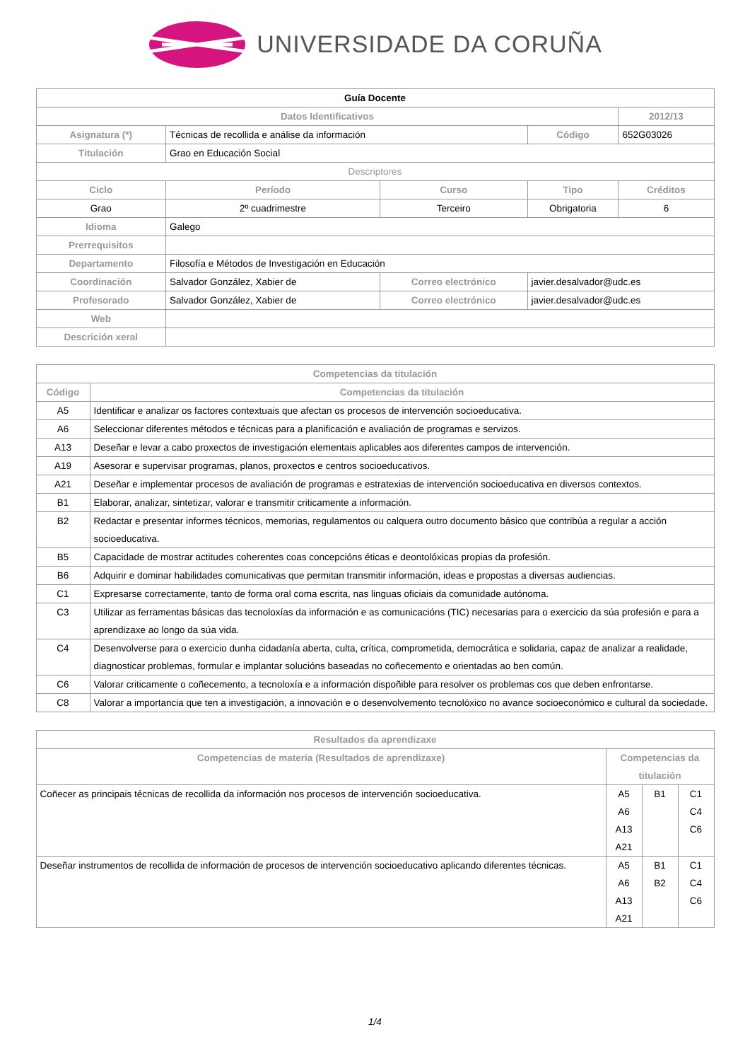UNIVERSIDADE DA CORUÑA
| Guía Docente | | | | | | |
| Datos Identificativos | | | | | 2012/13 | |
| Asignatura (*) | Técnicas de recollida e análise da información | | | Código | 652G03026 | |
| Titulación | Grao en Educación Social | | | | | |
| Descriptores | | | | | | |
| Ciclo | Período | Curso | | Tipo | | Créditos |
| Grao | 2º cuadrimestre | Terceiro | | Obrigatoria | | 6 |
| Idioma | Galego | | | | | |
| Prerrequisitos | | | | | | |
| Departamento | Filosofía e Métodos de Investigación en Educación | | | | | |
| Coordinación | Salvador González, Xabier de | | Correo electrónico | javier.desalvador@udc.es | | |
| Profesorado | Salvador González, Xabier de | | Correo electrónico | javier.desalvador@udc.es | | |
| Web | | | | | | |
| Descrición xeral | | | | | | |
| Competencias da titulación | |
| --- | --- |
| Código | Competencias da titulación |
| A5 | Identificar e analizar os factores contextuais que afectan os procesos de intervención socioeducativa. |
| A6 | Seleccionar diferentes métodos e técnicas para a planificación e avaliación de programas e servizos. |
| A13 | Deseñar e levar a cabo proxectos de investigación elementais aplicables aos diferentes campos de intervención. |
| A19 | Asesorar e supervisar programas, planos, proxectos e centros socioeducativos. |
| A21 | Deseñar e implementar procesos de avaliación de programas e estratexias de intervención socioeducativa en diversos contextos. |
| B1 | Elaborar, analizar, sintetizar, valorar e transmitir criticamente a información. |
| B2 | Redactar e presentar informes técnicos, memorias, regulamentos ou calquera outro documento básico que contribúa a regular a acción socioeducativa. |
| B5 | Capacidade de mostrar actitudes coherentes coas concepcións éticas e deontolóxicas propias da profesión. |
| B6 | Adquirir e dominar habilidades comunicativas que permitan transmitir información, ideas e propostas a diversas audiencias. |
| C1 | Expresarse correctamente, tanto de forma oral coma escrita, nas linguas oficiais da comunidade autónoma. |
| C3 | Utilizar as ferramentas básicas das tecnoloxías da información e as comunicacións (TIC) necesarias para o exercicio da súa profesión e para a aprendizaxe ao longo da súa vida. |
| C4 | Desenvolverse para o exercicio dunha cidadanía aberta, culta, crítica, comprometida, democrática e solidaria, capaz de analizar a realidade, diagnosticar problemas, formular e implantar solucións baseadas no coñecemento e orientadas ao ben común. |
| C6 | Valorar criticamente o coñecemento, a tecnoloxía e a información dispoñible para resolver os problemas cos que deben enfrontarse. |
| C8 | Valorar a importancia que ten a investigación, a innovación e o desenvolvemento tecnolóxico no avance socioeconómico e cultural da sociedade. |
| Resultados da aprendizaxe | | | |
| --- | --- | --- | --- |
| Competencias de materia (Resultados de aprendizaxe) | Competencias da titulación | | |
| Coñecer as principais técnicas de recollida da información nos procesos de intervención socioeducativa. | A5 A6 A13 A21 | B1 | C1 C4 C6 |
| Deseñar instrumentos de recollida de información de procesos de intervención socioeducativo aplicando diferentes técnicas. | A5 A6 A13 A21 | B1 B2 | C1 C4 C6 |
1/4